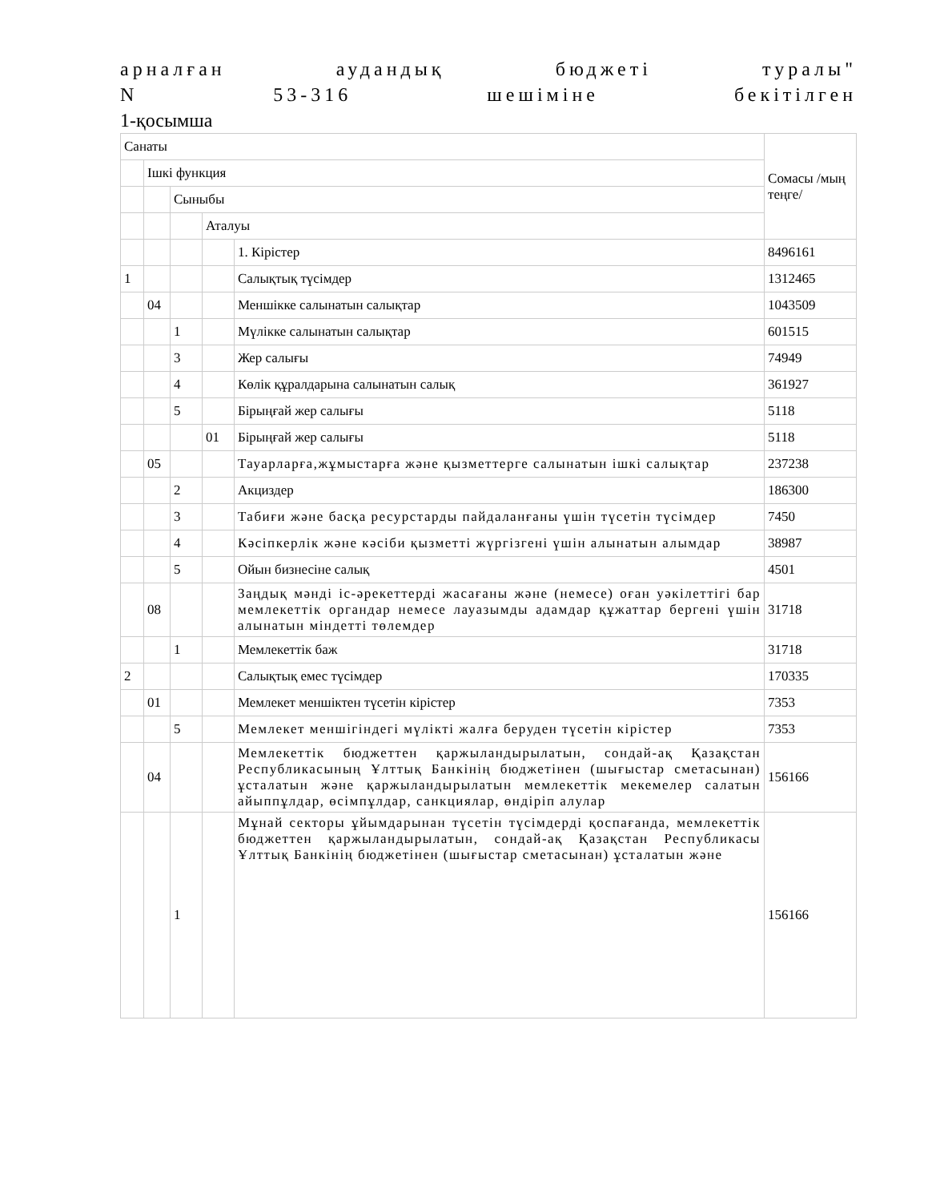арналған аудандық бюджеті туралы"
N 53-316 шешіміне бекітілген
1-қосымша
| Санаты | | | | | Сомасы /мың теңге/ |
| | Ішкі функция | | | | |
| | | Сыныбы | | | |
| | | | Аталуы | | |
| | | | | 1. Кірістер | 8496161 |
| 1 | | | | Салықтық түсімдер | 1312465 |
| | 04 | | | Меншікке салынатын салықтар | 1043509 |
| | | 1 | | Мүлікке салынатын салықтар | 601515 |
| | | 3 | | Жер салығы | 74949 |
| | | 4 | | Көлік құралдарына салынатын салық | 361927 |
| | | 5 | | Бірыңғай жер салығы | 5118 |
| | | | 01 | Бірыңғай жер салығы | 5118 |
| | 05 | | | Тауарларға,жұмыстарға және қызметтерге салынатын ішкі салықтар | 237238 |
| | | 2 | | Акциздер | 186300 |
| | | 3 | | Табиғи және басқа ресурстарды пайдаланғаны үшін түсетін түсімдер | 7450 |
| | | 4 | | Кәсіпкерлік және кәсіби қызметті жүргізгені үшін алынатын алымдар | 38987 |
| | | 5 | | Ойын бизнесіне салық | 4501 |
| | 08 | | | Заңдық мәнді іс-әрекеттерді жасағаны және (немесе) оған уәкілеттігі бар мемлекеттік органдар немесе лауазымды адамдар құжаттар бергені үшін алынатын міндетті төлемдер | 31718 |
| | | 1 | | Мемлекеттік баж | 31718 |
| 2 | | | | Салықтық емес түсімдер | 170335 |
| | 01 | | | Мемлекет меншіктен түсетін кірістер | 7353 |
| | | 5 | | Мемлекет меншігіндегі мүлікті жалға беруден түсетін кірістер | 7353 |
| | 04 | | | Мемлекеттік бюджеттен қаржыландырылатын, сондай-ақ Қазақстан Республикасының Ұлттық Банкінің бюджетінен (шығыстар сметасынан) ұсталатын және қаржыландырылатын мемлекеттік мекемелер салатын айыппұлдар, өсімпұлдар, санкциялар, өндіріп алулар | 156166 |
| | | 1 | | Мұнай секторы ұйымдарынан түсетін түсімдерді қоспағанда, мемлекеттік бюджеттен қаржыландырылатын, сондай-ақ Қазақстан Республикасы Ұлттық Банкінің бюджетінен (шығыстар сметасынан) ұсталатын және | 156166 |